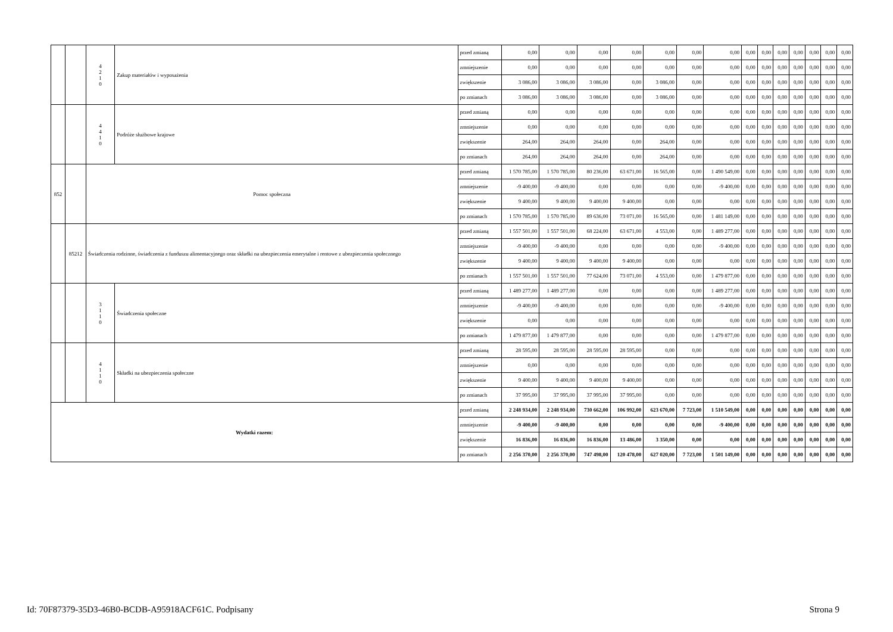| | | 4 2 1 0 | Zakup materiałów i wyposażenia | przed zmianą | 0,00 | 0,00 | 0,00 | 0,00 | 0,00 | 0,00 | 0,00 | 0,00 | 0,00 | 0,00 | 0,00 | 0,00 | 0,00 | 0,00 |
| | | | | zmniejszenie | 0,00 | 0,00 | 0,00 | 0,00 | 0,00 | 0,00 | 0,00 | 0,00 | 0,00 | 0,00 | 0,00 | 0,00 | 0,00 | 0,00 |
| | | | | zwiększenie | 3 086,00 | 3 086,00 | 3 086,00 | 0,00 | 3 086,00 | 0,00 | 0,00 | 0,00 | 0,00 | 0,00 | 0,00 | 0,00 | 0,00 | 0,00 |
| | | | | po zmianach | 3 086,00 | 3 086,00 | 3 086,00 | 0,00 | 3 086,00 | 0,00 | 0,00 | 0,00 | 0,00 | 0,00 | 0,00 | 0,00 | 0,00 | 0,00 |
| | | 4 4 1 0 | Podróże służbowe krajowe | przed zmianą | 0,00 | 0,00 | 0,00 | 0,00 | 0,00 | 0,00 | 0,00 | 0,00 | 0,00 | 0,00 | 0,00 | 0,00 | 0,00 | 0,00 |
| | | | | zmniejszenie | 0,00 | 0,00 | 0,00 | 0,00 | 0,00 | 0,00 | 0,00 | 0,00 | 0,00 | 0,00 | 0,00 | 0,00 | 0,00 | 0,00 |
| | | | | zwiększenie | 264,00 | 264,00 | 264,00 | 0,00 | 264,00 | 0,00 | 0,00 | 0,00 | 0,00 | 0,00 | 0,00 | 0,00 | 0,00 | 0,00 |
| | | | | po zmianach | 264,00 | 264,00 | 264,00 | 0,00 | 264,00 | 0,00 | 0,00 | 0,00 | 0,00 | 0,00 | 0,00 | 0,00 | 0,00 | 0,00 |
| 852 | | Pomoc społeczna | | przed zmianą | 1 570 785,00 | 1 570 785,00 | 80 236,00 | 63 671,00 | 16 565,00 | 0,00 | 1 490 549,00 | 0,00 | 0,00 | 0,00 | 0,00 | 0,00 | 0,00 | 0,00 |
| | | | | zmniejszenie | -9 400,00 | -9 400,00 | 0,00 | 0,00 | 0,00 | 0,00 | -9 400,00 | 0,00 | 0,00 | 0,00 | 0,00 | 0,00 | 0,00 | 0,00 |
| | | | | zwiększenie | 9 400,00 | 9 400,00 | 9 400,00 | 9 400,00 | 0,00 | 0,00 | 0,00 | 0,00 | 0,00 | 0,00 | 0,00 | 0,00 | 0,00 | 0,00 |
| | | | | po zmianach | 1 570 785,00 | 1 570 785,00 | 89 636,00 | 73 071,00 | 16 565,00 | 0,00 | 1 481 149,00 | 0,00 | 0,00 | 0,00 | 0,00 | 0,00 | 0,00 | 0,00 |
| | 85212 | Świadczenia rodzinne, świadczenia z funduszu alimentacyjnego oraz składki na ubezpieczenia emerytalne i rentowe z ubezpieczenia społecznego | | przed zmianą | 1 557 501,00 | 1 557 501,00 | 68 224,00 | 63 671,00 | 4 553,00 | 0,00 | 1 489 277,00 | 0,00 | 0,00 | 0,00 | 0,00 | 0,00 | 0,00 | 0,00 |
| | | | | zmniejszenie | -9 400,00 | -9 400,00 | 0,00 | 0,00 | 0,00 | 0,00 | -9 400,00 | 0,00 | 0,00 | 0,00 | 0,00 | 0,00 | 0,00 | 0,00 |
| | | | | zwiększenie | 9 400,00 | 9 400,00 | 9 400,00 | 9 400,00 | 0,00 | 0,00 | 0,00 | 0,00 | 0,00 | 0,00 | 0,00 | 0,00 | 0,00 | 0,00 |
| | | | | po zmianach | 1 557 501,00 | 1 557 501,00 | 77 624,00 | 73 071,00 | 4 553,00 | 0,00 | 1 479 877,00 | 0,00 | 0,00 | 0,00 | 0,00 | 0,00 | 0,00 | 0,00 |
| | | 3 1 1 0 | Świadczenia społeczne | przed zmianą | 1 489 277,00 | 1 489 277,00 | 0,00 | 0,00 | 0,00 | 0,00 | 1 489 277,00 | 0,00 | 0,00 | 0,00 | 0,00 | 0,00 | 0,00 | 0,00 |
| | | | | zmniejszenie | -9 400,00 | -9 400,00 | 0,00 | 0,00 | 0,00 | 0,00 | -9 400,00 | 0,00 | 0,00 | 0,00 | 0,00 | 0,00 | 0,00 | 0,00 |
| | | | | zwiększenie | 0,00 | 0,00 | 0,00 | 0,00 | 0,00 | 0,00 | 0,00 | 0,00 | 0,00 | 0,00 | 0,00 | 0,00 | 0,00 | 0,00 |
| | | | | po zmianach | 1 479 877,00 | 1 479 877,00 | 0,00 | 0,00 | 0,00 | 0,00 | 1 479 877,00 | 0,00 | 0,00 | 0,00 | 0,00 | 0,00 | 0,00 | 0,00 |
| | | 4 1 1 0 | Składki na ubezpieczenia społeczne | przed zmianą | 28 595,00 | 28 595,00 | 28 595,00 | 28 595,00 | 0,00 | 0,00 | 0,00 | 0,00 | 0,00 | 0,00 | 0,00 | 0,00 | 0,00 | 0,00 |
| | | | | zmniejszenie | 0,00 | 0,00 | 0,00 | 0,00 | 0,00 | 0,00 | 0,00 | 0,00 | 0,00 | 0,00 | 0,00 | 0,00 | 0,00 | 0,00 |
| | | | | zwiększenie | 9 400,00 | 9 400,00 | 9 400,00 | 9 400,00 | 0,00 | 0,00 | 0,00 | 0,00 | 0,00 | 0,00 | 0,00 | 0,00 | 0,00 | 0,00 |
| | | | | po zmianach | 37 995,00 | 37 995,00 | 37 995,00 | 37 995,00 | 0,00 | 0,00 | 0,00 | 0,00 | 0,00 | 0,00 | 0,00 | 0,00 | 0,00 | 0,00 |
| Wydatki razem: | | | | przed zmianą | 2 248 934,00 | 2 248 934,00 | 730 662,00 | 106 992,00 | 623 670,00 | 7 723,00 | 1 510 549,00 | 0,00 | 0,00 | 0,00 | 0,00 | 0,00 | 0,00 | 0,00 |
| | | | | zmniejszenie | -9 400,00 | -9 400,00 | 0,00 | 0,00 | 0,00 | 0,00 | -9 400,00 | 0,00 | 0,00 | 0,00 | 0,00 | 0,00 | 0,00 | 0,00 |
| | | | | zwiększenie | 16 836,00 | 16 836,00 | 16 836,00 | 13 486,00 | 3 350,00 | 0,00 | 0,00 | 0,00 | 0,00 | 0,00 | 0,00 | 0,00 | 0,00 | 0,00 |
| | | | | po zmianach | 2 256 370,00 | 2 256 370,00 | 747 498,00 | 120 478,00 | 627 020,00 | 7 723,00 | 1 501 149,00 | 0,00 | 0,00 | 0,00 | 0,00 | 0,00 | 0,00 | 0,00 |
Id: 70F87379-35D3-46B0-BCDB-A95918ACF61C. Podpisany Strona 9